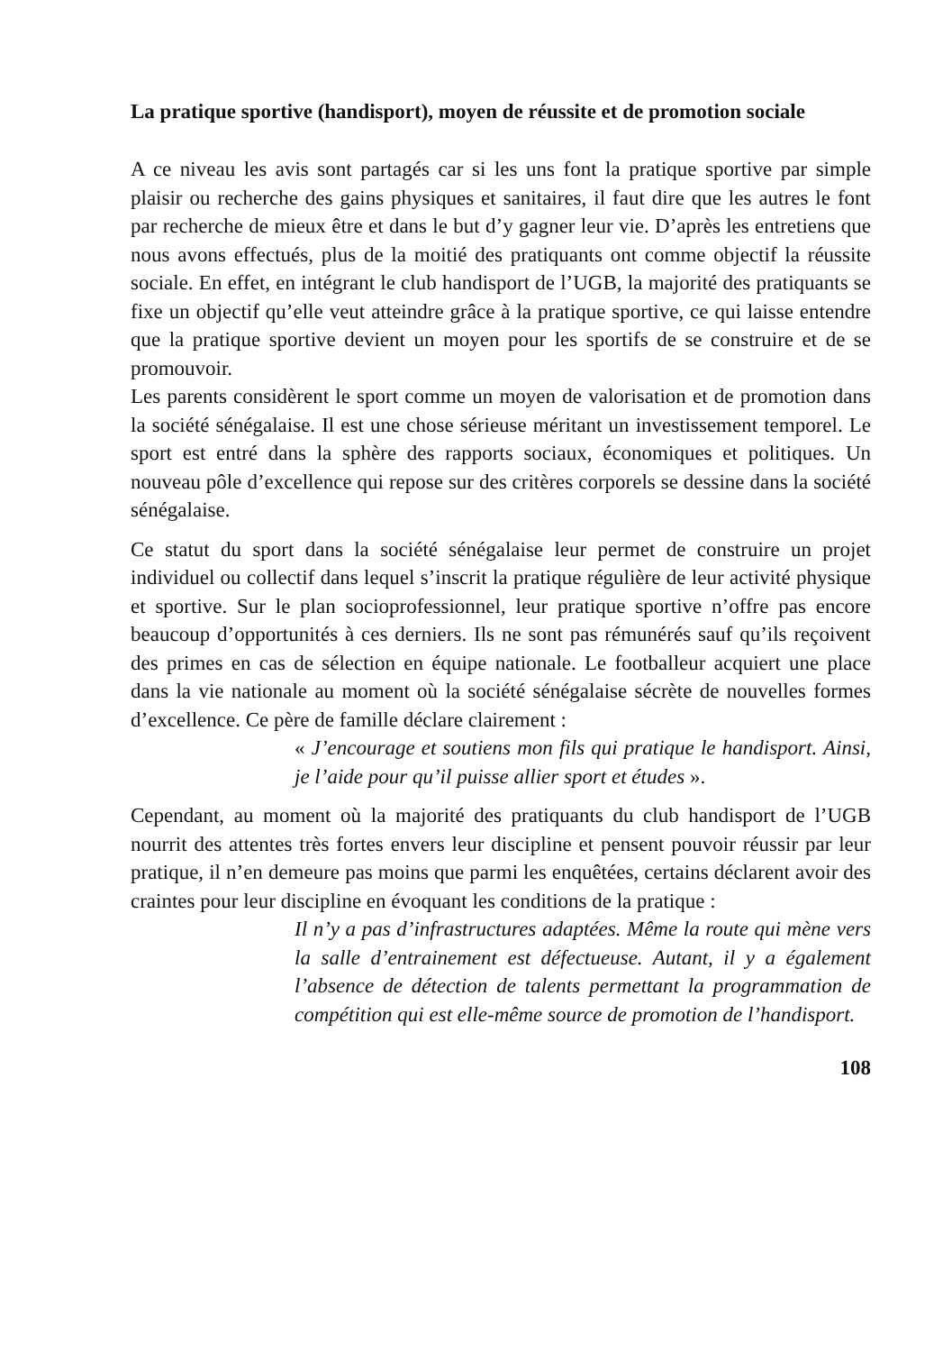La pratique sportive (handisport), moyen de réussite et de promotion sociale
A ce niveau les avis sont partagés car si les uns font la pratique sportive par simple plaisir ou recherche des gains physiques et sanitaires, il faut dire que les autres le font par recherche de mieux être et dans le but d’y gagner leur vie. D’après les entretiens que nous avons effectués, plus de la moitié des pratiquants ont comme objectif la réussite sociale. En effet, en intégrant le club handisport de l’UGB, la majorité des pratiquants se fixe un objectif qu’elle veut atteindre grâce à la pratique sportive, ce qui laisse entendre que la pratique sportive devient un moyen pour les sportifs de se construire et de se promouvoir.
Les parents considèrent le sport comme un moyen de valorisation et de promotion dans la société sénégalaise. Il est une chose sérieuse méritant un investissement temporel. Le sport est entré dans la sphère des rapports sociaux, économiques et politiques. Un nouveau pôle d’excellence qui repose sur des critères corporels se dessine dans la société sénégalaise.
Ce statut du sport dans la société sénégalaise leur permet de construire un projet individuel ou collectif dans lequel s’inscrit la pratique régulière de leur activité physique et sportive. Sur le plan socioprofessionnel, leur pratique sportive n’offre pas encore beaucoup d’opportunités à ces derniers. Ils ne sont pas rémunérés sauf qu’ils reçoivent des primes en cas de sélection en équipe nationale. Le footballeur acquiert une place dans la vie nationale au moment où la société sénégalaise sécrète de nouvelles formes d’excellence. Ce père de famille déclare clairement :
« J’encourage et soutiens mon fils qui pratique le handisport. Ainsi, je l’aide pour qu’il puisse allier sport et études ».
Cependant, au moment où la majorité des pratiquants du club handisport de l’UGB nourrit des attentes très fortes envers leur discipline et pensent pouvoir réussir par leur pratique, il n’en demeure pas moins que parmi les enquêtées, certains déclarent avoir des craintes pour leur discipline en évoquant les conditions de la pratique :
Il n’y a pas d’infrastructures adaptées. Même la route qui mène vers la salle d’entrainement est défectueuse. Autant, il y a également l’absence de détection de talents permettant la programmation de compétition qui est elle-même source de promotion de l’handisport.
108